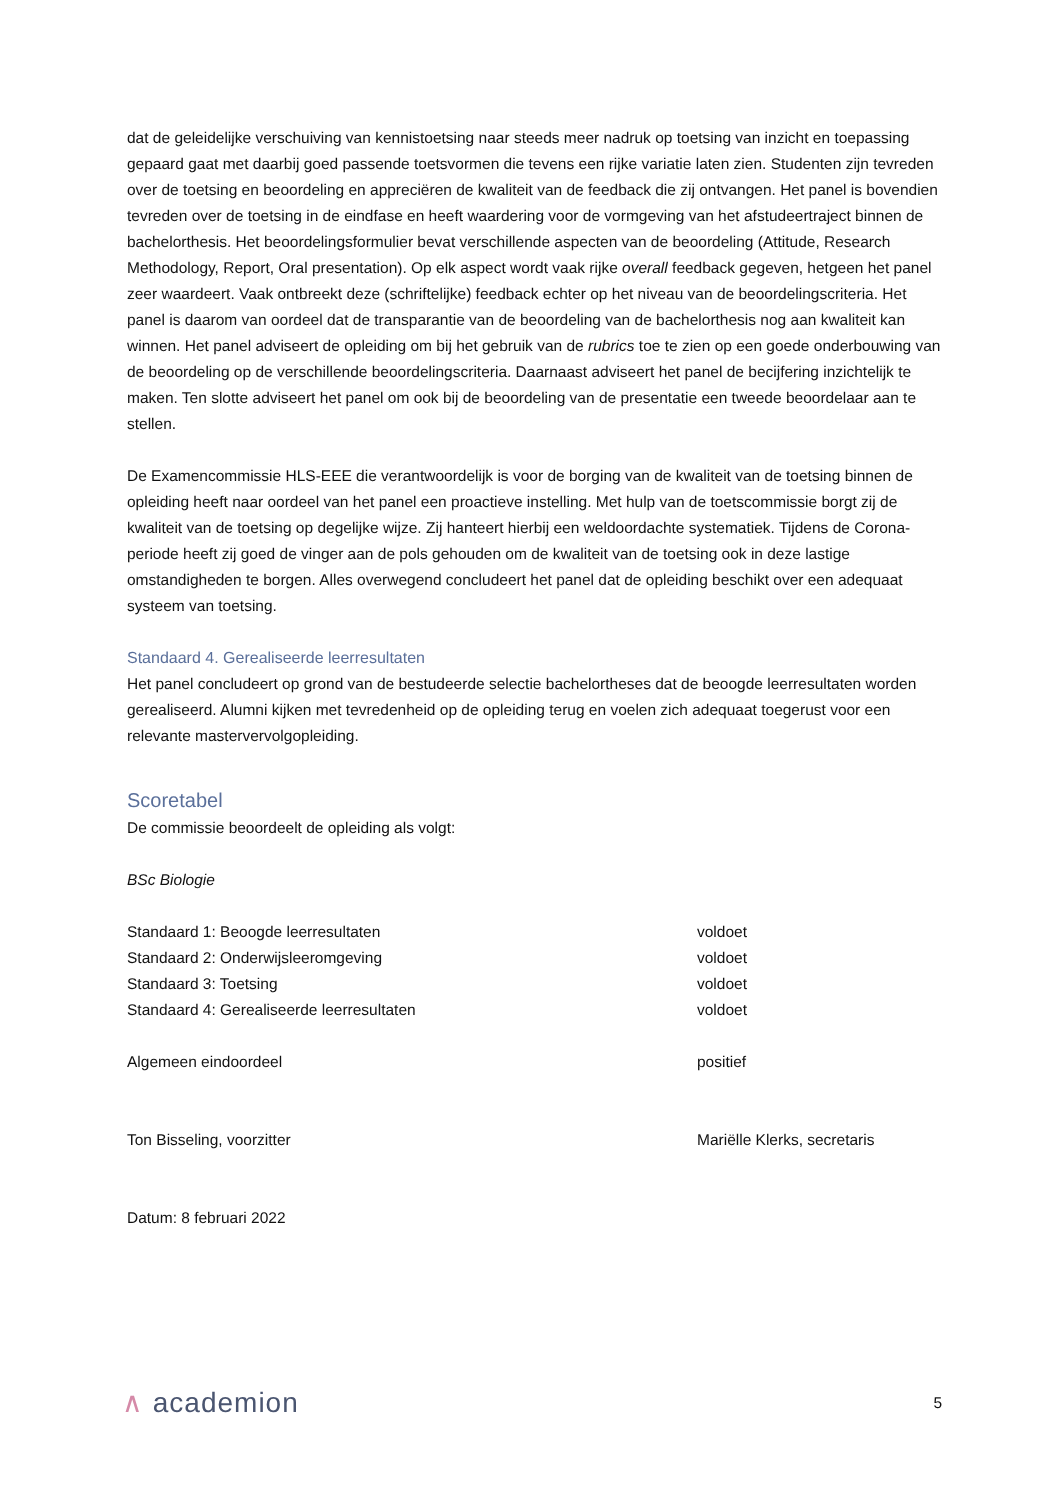dat de geleidelijke verschuiving van kennistoetsing naar steeds meer nadruk op toetsing van inzicht en toepassing gepaard gaat met daarbij goed passende toetsvormen die tevens een rijke variatie laten zien. Studenten zijn tevreden over de toetsing en beoordeling en appreciëren de kwaliteit van de feedback die zij ontvangen. Het panel is bovendien tevreden over de toetsing in de eindfase en heeft waardering voor de vormgeving van het afstudeertraject binnen de bachelorthesis. Het beoordelingsformulier bevat verschillende aspecten van de beoordeling (Attitude, Research Methodology, Report, Oral presentation). Op elk aspect wordt vaak rijke overall feedback gegeven, hetgeen het panel zeer waardeert. Vaak ontbreekt deze (schriftelijke) feedback echter op het niveau van de beoordelingscriteria. Het panel is daarom van oordeel dat de transparantie van de beoordeling van de bachelorthesis nog aan kwaliteit kan winnen. Het panel adviseert de opleiding om bij het gebruik van de rubrics toe te zien op een goede onderbouwing van de beoordeling op de verschillende beoordelingscriteria. Daarnaast adviseert het panel de becijfering inzichtelijk te maken. Ten slotte adviseert het panel om ook bij de beoordeling van de presentatie een tweede beoordelaar aan te stellen.
De Examencommissie HLS-EEE die verantwoordelijk is voor de borging van de kwaliteit van de toetsing binnen de opleiding heeft naar oordeel van het panel een proactieve instelling. Met hulp van de toetscommissie borgt zij de kwaliteit van de toetsing op degelijke wijze. Zij hanteert hierbij een weldoordachte systematiek. Tijdens de Corona-periode heeft zij goed de vinger aan de pols gehouden om de kwaliteit van de toetsing ook in deze lastige omstandigheden te borgen. Alles overwegend concludeert het panel dat de opleiding beschikt over een adequaat systeem van toetsing.
Standaard 4. Gerealiseerde leerresultaten
Het panel concludeert op grond van de bestudeerde selectie bachelortheses dat de beoogde leerresultaten worden gerealiseerd. Alumni kijken met tevredenheid op de opleiding terug en voelen zich adequaat toegerust voor een relevante mastervervolgopleiding.
Scoretabel
De commissie beoordeelt de opleiding als volgt:
BSc Biologie
| Standaard 1: Beoogde leerresultaten | voldoet |
| Standaard 2: Onderwijsleeromgeving | voldoet |
| Standaard 3: Toetsing | voldoet |
| Standaard 4: Gerealiseerde leerresultaten | voldoet |
| Algemeen eindoordeel | positief |
| Ton Bisseling, voorzitter | Mariëlle Klerks, secretaris |
Datum: 8 februari 2022
∧ academion 5